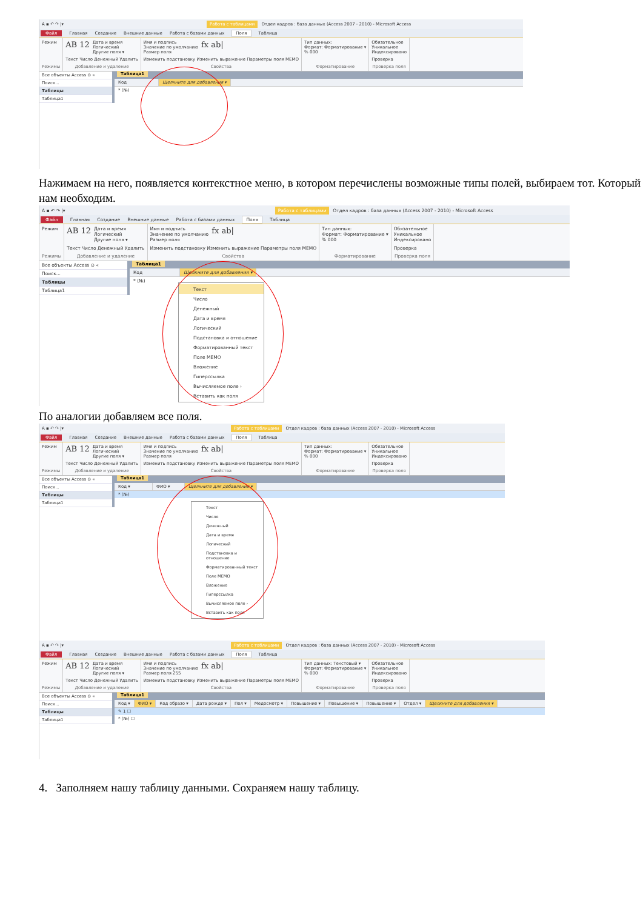A ▪ ↶ ↷ |▾ Работа с таблицами Отдел кадров : база данных (Access 2007 - 2010) - Microsoft Access
Файл Главная Создание Внешние данные Работа с базами данных Поля Таблица
Режим
Режимы
AB 12 Дата и время
Логический
Другие поля ▾
Текст Число Денежный Удалить
Добавление и удаление
Имя и подпись
Значение по умолчанию
Размер поля fx ab|
Изменить подстановку Изменить выражение Параметры поля MEMO
Свойства
Тип данных:
Формат: Форматирование ▾
% 000
Форматирование
Обязательное
Уникальное
Индексировано
Проверка
Проверка поля
Все объекты Access ⊙ «
Поиск...
Таблицы
Таблица1
Таблица1
Код Щелкните для добавления ▾
* (№)
Нажимаем на него, появляется контекстное меню, в котором перечислены возможные типы полей, выбираем тот. Который нам необходим.
A ▪ ↶ ↷ |▾ Работа с таблицами Отдел кадров : база данных (Access 2007 - 2010) - Microsoft Access
Файл Главная Создание Внешние данные Работа с базами данных Поля Таблица
Режим
Режимы
AB 12 Дата и время
Логический
Другие поля ▾
Текст Число Денежный Удалить
Добавление и удаление
Имя и подпись
Значение по умолчанию
Размер поля fx ab|
Изменить подстановку Изменить выражение Параметры поля MEMO
Свойства
Тип данных:
Формат: Форматирование ▾
% 000
Форматирование
Обязательное
Уникальное
Индексировано
Проверка
Проверка поля
Все объекты Access ⊙ «
Поиск...
Таблицы
Таблица1
Таблица1
Код Щелкните для добавления ▾
* (№)
Текст
Число
Денежный
Дата и время
Логический
Подстановка и отношение
Форматированный текст
Поле MEMO
Вложение
Гиперссылка
Вычисляемое поле ›
Вставить как поля
По аналогии добавляем все поля.
A ▪ ↶ ↷ |▾ Работа с таблицами Отдел кадров : база данных (Access 2007 - 2010) - Microsoft Access
Файл Главная Создание Внешние данные Работа с базами данных Поля Таблица
Режим
Режимы
AB 12 Дата и время
Логический
Другие поля ▾
Текст Число Денежный Удалить
Добавление и удаление
Имя и подпись
Значение по умолчанию
Размер поля fx ab|
Изменить подстановку Изменить выражение Параметры поля MEMO
Свойства
Тип данных:
Формат: Форматирование ▾
% 000
Форматирование
Обязательное
Уникальное
Индексировано
Проверка
Проверка поля
Все объекты Access ⊙ «
Поиск...
Таблицы
Таблица1
Таблица1
Код ▾ ФИО ▾ Щелкните для добавления ▾
* (№)
Текст
Число
Денежный
Дата и время
Логический
Подстановка и отношение
Форматированный текст
Поле MEMO
Вложение
Гиперссылка
Вычисляемое поле ›
Вставить как поля
A ▪ ↶ ↷ |▾ Работа с таблицами Отдел кадров : база данных (Access 2007 - 2010) - Microsoft Access
Файл Главная Создание Внешние данные Работа с базами данных Поля Таблица
Режим
Режимы
AB 12 Дата и время
Логический
Другие поля ▾
Текст Число Денежный Удалить
Добавление и удаление
Имя и подпись
Значение по умолчанию
Размер поля 255 fx ab|
Изменить подстановку Изменить выражение Параметры поля MEMO
Свойства
Тип данных: Текстовый ▾
Формат: Форматирование ▾
% 000
Форматирование
Обязательное
Уникальное
Индексировано
Проверка
Проверка поля
Все объекты Access ⊙ «
Поиск...
Таблицы
Таблица1
Таблица1
Код ▾ ФИО ▾ Код образо ▾ Дата рожде ▾ Пол ▾ Медосмотр ▾ Повышение ▾ Повышение ▾ Повышение ▾ Отдел ▾ Щелкните для добавления ▾
✎ 1 ☐
* (№) ☐
4. Заполняем нашу таблицу данными. Сохраняем нашу таблицу.